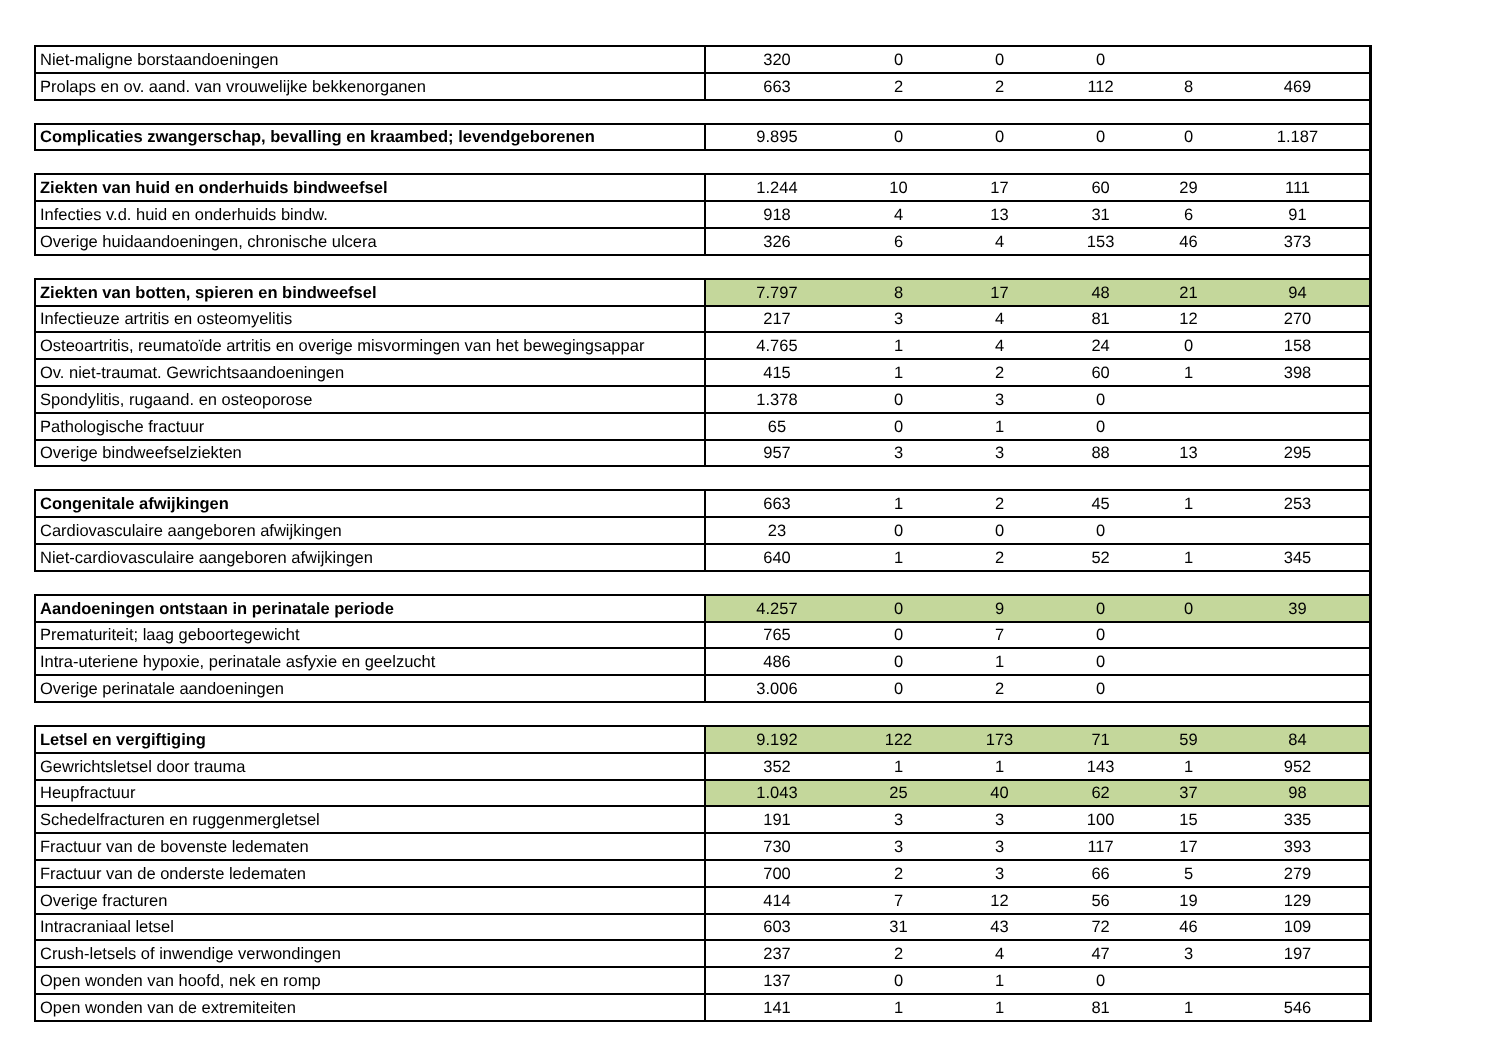| Niet-maligne borstaandoeningen | 320 | 0 | 0 | 0 | | |
| Prolaps en ov. aand. van vrouwelijke bekkenorganen | 663 | 2 | 2 | 112 | 8 | 469 |
| Complicaties zwangerschap, bevalling en kraambed; levendgeborenen | 9.895 | 0 | 0 | 0 | 0 | 1.187 |
| Ziekten van huid en onderhuids bindweefsel | 1.244 | 10 | 17 | 60 | 29 | 111 |
| Infecties v.d. huid en onderhuids bindw. | 918 | 4 | 13 | 31 | 6 | 91 |
| Overige huidaandoeningen, chronische ulcera | 326 | 6 | 4 | 153 | 46 | 373 |
| Ziekten van botten, spieren en bindweefsel | 7.797 | 8 | 17 | 48 | 21 | 94 |
| Infectieuze artritis en osteomyelitis | 217 | 3 | 4 | 81 | 12 | 270 |
| Osteoartritis, reumatoïde artritis en overige misvormingen van het bewegingsappar | 4.765 | 1 | 4 | 24 | 0 | 158 |
| Ov. niet-traumat. Gewrichtsaandoeningen | 415 | 1 | 2 | 60 | 1 | 398 |
| Spondylitis, rugaand. en osteoporose | 1.378 | 0 | 3 | 0 | | |
| Pathologische fractuur | 65 | 0 | 1 | 0 | | |
| Overige bindweefselziekten | 957 | 3 | 3 | 88 | 13 | 295 |
| Congenitale afwijkingen | 663 | 1 | 2 | 45 | 1 | 253 |
| Cardiovasculaire aangeboren afwijkingen | 23 | 0 | 0 | 0 | | |
| Niet-cardiovasculaire aangeboren afwijkingen | 640 | 1 | 2 | 52 | 1 | 345 |
| Aandoeningen ontstaan in perinatale periode | 4.257 | 0 | 9 | 0 | 0 | 39 |
| Prematuriteit; laag geboortegewicht | 765 | 0 | 7 | 0 | | |
| Intra-uteriene hypoxie, perinatale asfyxie en geelzucht | 486 | 0 | 1 | 0 | | |
| Overige perinatale aandoeningen | 3.006 | 0 | 2 | 0 | | |
| Letsel en vergiftiging | 9.192 | 122 | 173 | 71 | 59 | 84 |
| Gewrichtsletsel door trauma | 352 | 1 | 1 | 143 | 1 | 952 |
| Heupfractuur | 1.043 | 25 | 40 | 62 | 37 | 98 |
| Schedelfracturen en ruggenmergletsel | 191 | 3 | 3 | 100 | 15 | 335 |
| Fractuur van de bovenste ledematen | 730 | 3 | 3 | 117 | 17 | 393 |
| Fractuur van de onderste ledematen | 700 | 2 | 3 | 66 | 5 | 279 |
| Overige fracturen | 414 | 7 | 12 | 56 | 19 | 129 |
| Intracraniaal letsel | 603 | 31 | 43 | 72 | 46 | 109 |
| Crush-letsels of inwendige verwondingen | 237 | 2 | 4 | 47 | 3 | 197 |
| Open wonden van hoofd, nek en romp | 137 | 0 | 1 | 0 | | |
| Open wonden van de extremiteiten | 141 | 1 | 1 | 81 | 1 | 546 |